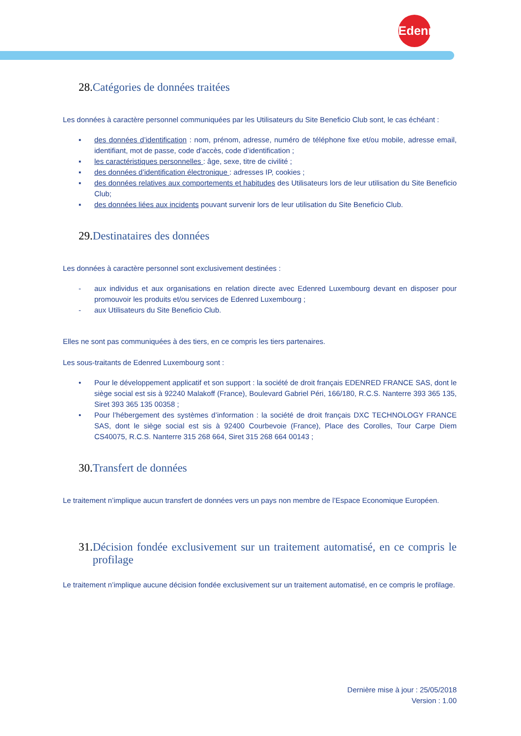Edenred
28. Catégories de données traitées
Les données à caractère personnel communiquées par les Utilisateurs du Site Beneficio Club sont, le cas échéant :
▪ des données d’identification : nom, prénom, adresse, numéro de téléphone fixe et/ou mobile, adresse email, identifiant, mot de passe, code d’accès, code d’identification ;
▪ les caractéristiques personnelles : âge, sexe, titre de civilité ;
▪ des données d’identification électronique : adresses IP, cookies ;
▪ des données relatives aux comportements et habitudes des Utilisateurs lors de leur utilisation du Site Beneficio Club;
▪ des données liées aux incidents pouvant survenir lors de leur utilisation du Site Beneficio Club.
29. Destinataires des données
Les données à caractère personnel sont exclusivement destinées :
- aux individus et aux organisations en relation directe avec Edenred Luxembourg devant en disposer pour promouvoir les produits et/ou services de Edenred Luxembourg ;
- aux Utilisateurs du Site Beneficio Club.
Elles ne sont pas communiquées à des tiers, en ce compris les tiers partenaires.
Les sous-traitants de Edenred Luxembourg sont :
• Pour le développement applicatif et son support : la société de droit français EDENRED FRANCE SAS, dont le siège social est sis à 92240 Malakoff (France), Boulevard Gabriel Péri, 166/180, R.C.S. Nanterre 393 365 135, Siret 393 365 135 00358 ;
• Pour l’hébergement des systèmes d’information : la société de droit français DXC TECHNOLOGY FRANCE SAS, dont le siège social est sis à 92400 Courbevoie (France), Place des Corolles, Tour Carpe Diem CS40075, R.C.S. Nanterre 315 268 664, Siret 315 268 664 00143 ;
30. Transfert de données
Le traitement n’implique aucun transfert de données vers un pays non membre de l’Espace Economique Européen.
31. Décision fondée exclusivement sur un traitement automatisé, en ce compris le profilage
Le traitement n’implique aucune décision fondée exclusivement sur un traitement automatisé, en ce compris le profilage.
Dernière mise à jour : 25/05/2018
Version : 1.00